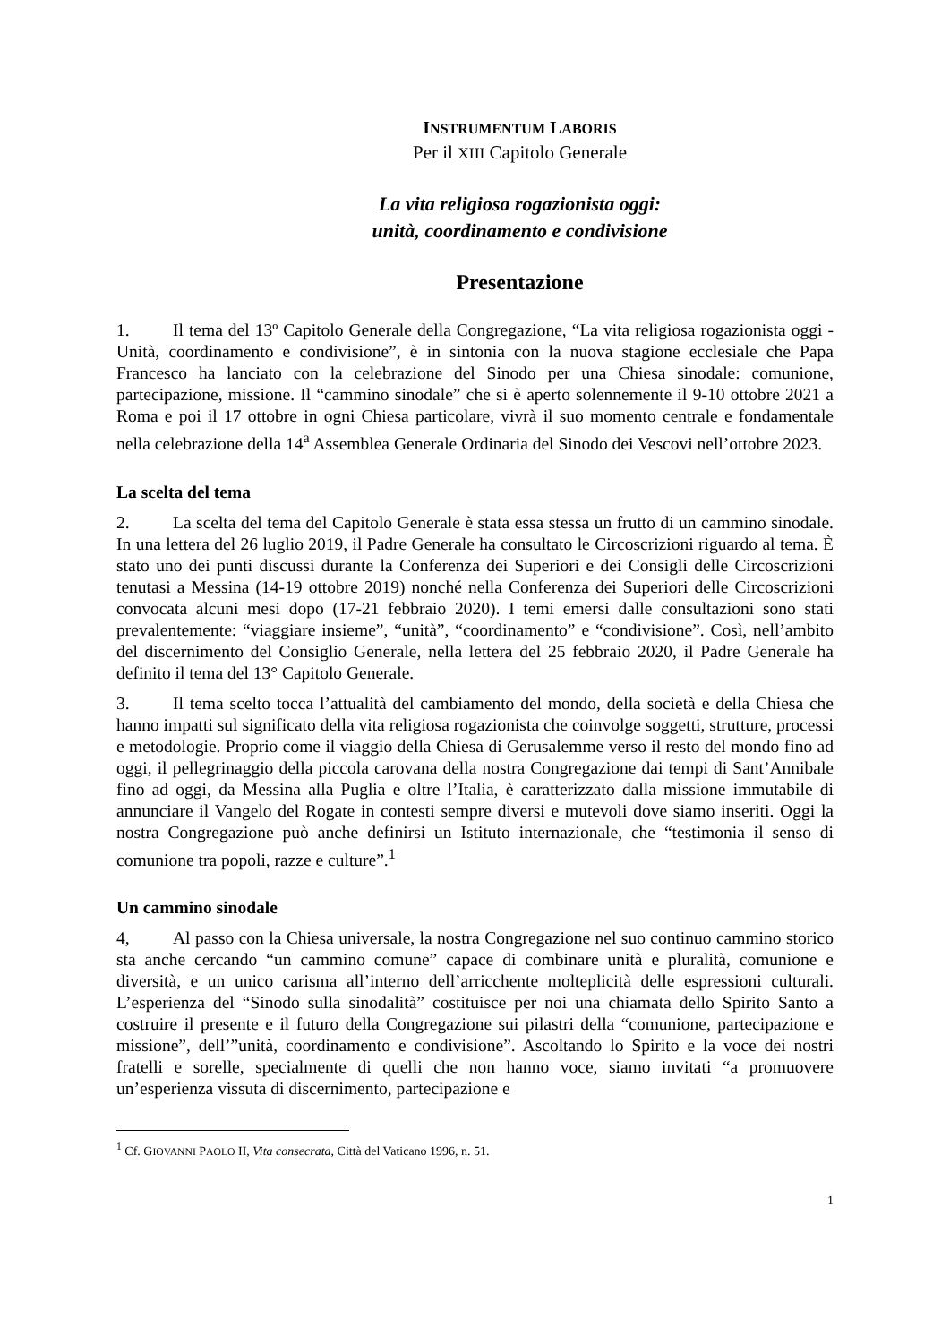INSTRUMENTUM LABORIS
Per il XIII Capitolo Generale
La vita religiosa rogazionista oggi:
unità, coordinamento e condivisione
Presentazione
1. Il tema del 13º Capitolo Generale della Congregazione, “La vita religiosa rogazionista oggi - Unità, coordinamento e condivisione”, è in sintonia con la nuova stagione ecclesiale che Papa Francesco ha lanciato con la celebrazione del Sinodo per una Chiesa sinodale: comunione, partecipazione, missione. Il “cammino sinodale” che si è aperto solennemente il 9-10 ottobre 2021 a Roma e poi il 17 ottobre in ogni Chiesa particolare, vivrà il suo momento centrale e fondamentale nella celebrazione della 14<sup>a</sup> Assemblea Generale Ordinaria del Sinodo dei Vescovi nell’ottobre 2023.
La scelta del tema
2. La scelta del tema del Capitolo Generale è stata essa stessa un frutto di un cammino sinodale. In una lettera del 26 luglio 2019, il Padre Generale ha consultato le Circoscrizioni riguardo al tema. È stato uno dei punti discussi durante la Conferenza dei Superiori e dei Consigli delle Circoscrizioni tenutasi a Messina (14-19 ottobre 2019) nonché nella Conferenza dei Superiori delle Circoscrizioni convocata alcuni mesi dopo (17-21 febbraio 2020). I temi emersi dalle consultazioni sono stati prevalentemente: “viaggiare insieme”, “unità”, “coordinamento” e “condivisione”. Così, nell’ambito del discernimento del Consiglio Generale, nella lettera del 25 febbraio 2020, il Padre Generale ha definito il tema del 13° Capitolo Generale.
3. Il tema scelto tocca l’attualità del cambiamento del mondo, della società e della Chiesa che hanno impatti sul significato della vita religiosa rogazionista che coinvolge soggetti, strutture, processi e metodologie. Proprio come il viaggio della Chiesa di Gerusalemme verso il resto del mondo fino ad oggi, il pellegrinaggio della piccola carovana della nostra Congregazione dai tempi di Sant’Annibale fino ad oggi, da Messina alla Puglia e oltre l’Italia, è caratterizzato dalla missione immutabile di annunciare il Vangelo del Rogate in contesti sempre diversi e mutevoli dove siamo inseriti. Oggi la nostra Congregazione può anche definirsi un Istituto internazionale, che “testimonia il senso di comunione tra popoli, razze e culture”.<sup>1</sup>
Un cammino sinodale
4, Al passo con la Chiesa universale, la nostra Congregazione nel suo continuo cammino storico sta anche cercando “un cammino comune” capace di combinare unità e pluralità, comunione e diversità, e un unico carisma all’interno dell’arricchente molteplicità delle espressioni culturali. L’esperienza del “Sinodo sulla sinodalità” costituisce per noi una chiamata dello Spirito Santo a costruire il presente e il futuro della Congregazione sui pilastri della “comunione, partecipazione e missione”, dell’”unità, coordinamento e condivisione”. Ascoltando lo Spirito e la voce dei nostri fratelli e sorelle, specialmente di quelli che non hanno voce, siamo invitati “a promuovere un’esperienza vissuta di discernimento, partecipazione e
<sup>1</sup> Cf. GIOVANNI PAOLO II, Vita consecrata, Città del Vaticano 1996, n. 51.
1